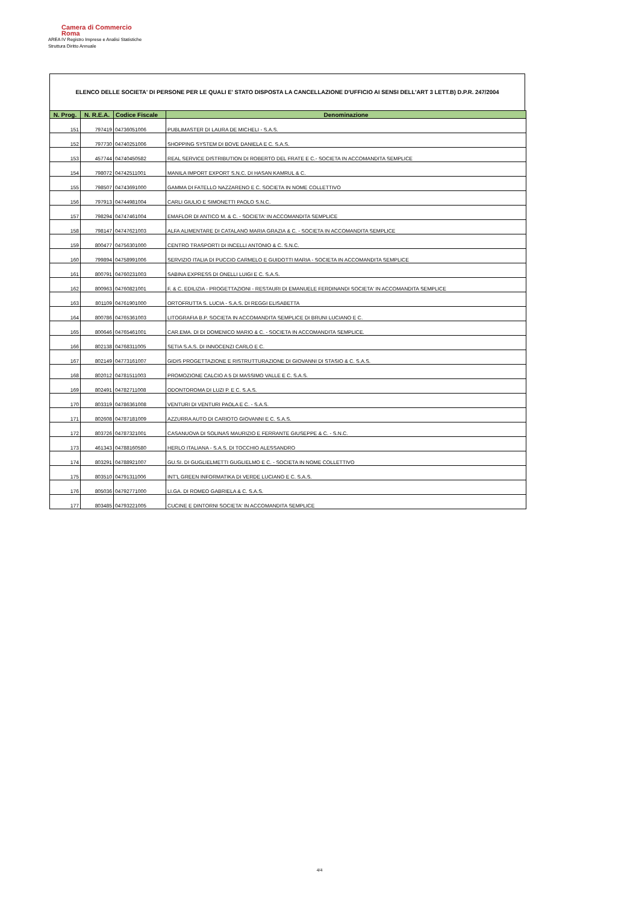Camera di Commercio
Roma
AREA IV Registro Imprese e Analisi Statistiche
Struttura Diritto Annuale
ELENCO DELLE SOCIETA' DI PERSONE PER LE QUALI E' STATO DISPOSTA LA CANCELLAZIONE D'UFFICIO AI SENSI DELL'ART 3 LETT.B) D.P.R. 247/2004
| N. Prog. | N. R.E.A. | Codice Fiscale | Denominazione |
| --- | --- | --- | --- |
| 151 | 797419 | 04736051006 | PUBLIMASTER DI LAURA DE MICHELI - S.A.S. |
| 152 | 797730 | 04740251006 | SHOPPING SYSTEM DI BOVE DANIELA E C. S.A.S. |
| 153 | 457744 | 04740450582 | REAL SERVICE DISTRIBUTION DI ROBERTO DEL FRATE E C.- SOCIETA IN ACCOMANDITA SEMPLICE |
| 154 | 798072 | 04742511001 | MANILA IMPORT EXPORT S.N.C. DI HASAN KAMRUL & C. |
| 155 | 798507 | 04743691000 | GAMMA DI FATELLO NAZZARENO E C. SOCIETA IN NOME COLLETTIVO |
| 156 | 797913 | 04744981004 | CARLI GIULIO E SIMONETTI PAOLO S.N.C. |
| 157 | 798294 | 04747461004 | EMAFLOR DI ANTICO M. & C. - SOCIETA' IN ACCOMANDITA SEMPLICE |
| 158 | 798147 | 04747621003 | ALFA ALIMENTARE DI CATALANO MARIA GRAZIA & C. - SOCIETA IN ACCOMANDITA SEMPLICE |
| 159 | 800477 | 04756301000 | CENTRO TRASPORTI DI INCELLI ANTONIO & C. S.N.C. |
| 160 | 799894 | 04758991006 | SERVIZIO ITALIA DI PUCCIO CARMELO E GUIDOTTI MARIA - SOCIETA IN ACCOMANDITA SEMPLICE |
| 161 | 800791 | 04760231003 | SABINA EXPRESS DI ONELLI LUIGI E C. S.A.S. |
| 162 | 800963 | 04760821001 | F. & C. EDILIZIA - PROGETTAZIONI - RESTAURI DI EMANUELE FERDINANDI SOCIETA' IN ACCOMANDITA SEMPLICE |
| 163 | 801109 | 04761901000 | ORTOFRUTTA S. LUCIA - S.A.S. DI REGGI ELISABETTA |
| 164 | 800786 | 04765361003 | LITOGRAFIA B.P. SOCIETA IN ACCOMANDITA SEMPLICE DI BRUNI LUCIANO E C. |
| 165 | 800646 | 04765461001 | CAR.EMA. DI DI DOMENICO MARIO & C. - SOCIETA IN ACCOMANDITA SEMPLICE. |
| 166 | 802138 | 04768311005 | SETIA S.A.S. DI INNOCENZI CARLO E C. |
| 167 | 802149 | 04773161007 | GIDIS PROGETTAZIONE E RISTRUTTURAZIONE DI GIOVANNI DI STASIO & C. S.A.S. |
| 168 | 802012 | 04781511003 | PROMOZIONE CALCIO A 5 DI MASSIMO VALLE E C. S.A.S. |
| 169 | 802491 | 04782711008 | ODONTOROMA DI LUZI P. E C. S.A.S. |
| 170 | 803319 | 04786361008 | VENTURI DI VENTURI PAOLA E C. - S.A.S. |
| 171 | 802608 | 04787181009 | AZZURRA AUTO DI CARIOTO GIOVANNI E C. S.A.S. |
| 172 | 803726 | 04787321001 | CASANUOVA DI SOLINAS MAURIZIO E FERRANTE GIUSEPPE & C. - S.N.C. |
| 173 | 461343 | 04788160580 | HERLO ITALIANA - S.A.S. DI TOCCHIO ALESSANDRO |
| 174 | 803291 | 04788921007 | GU.SI. DI GUGLIELMETTI GUGLIELMO E C. - SOCIETA IN NOME COLLETTIVO |
| 175 | 803510 | 04791311006 | INT'L GREEN INFORMATIKA DI VERDE LUCIANO E C. S.A.S. |
| 176 | 805036 | 04792771000 | LI.GA. DI ROMEO GABRIELA & C. S.A.S. |
| 177 | 803485 | 04793221005 | CUCINE E DINTORNI SOCIETA' IN ACCOMANDITA SEMPLICE |
4/4